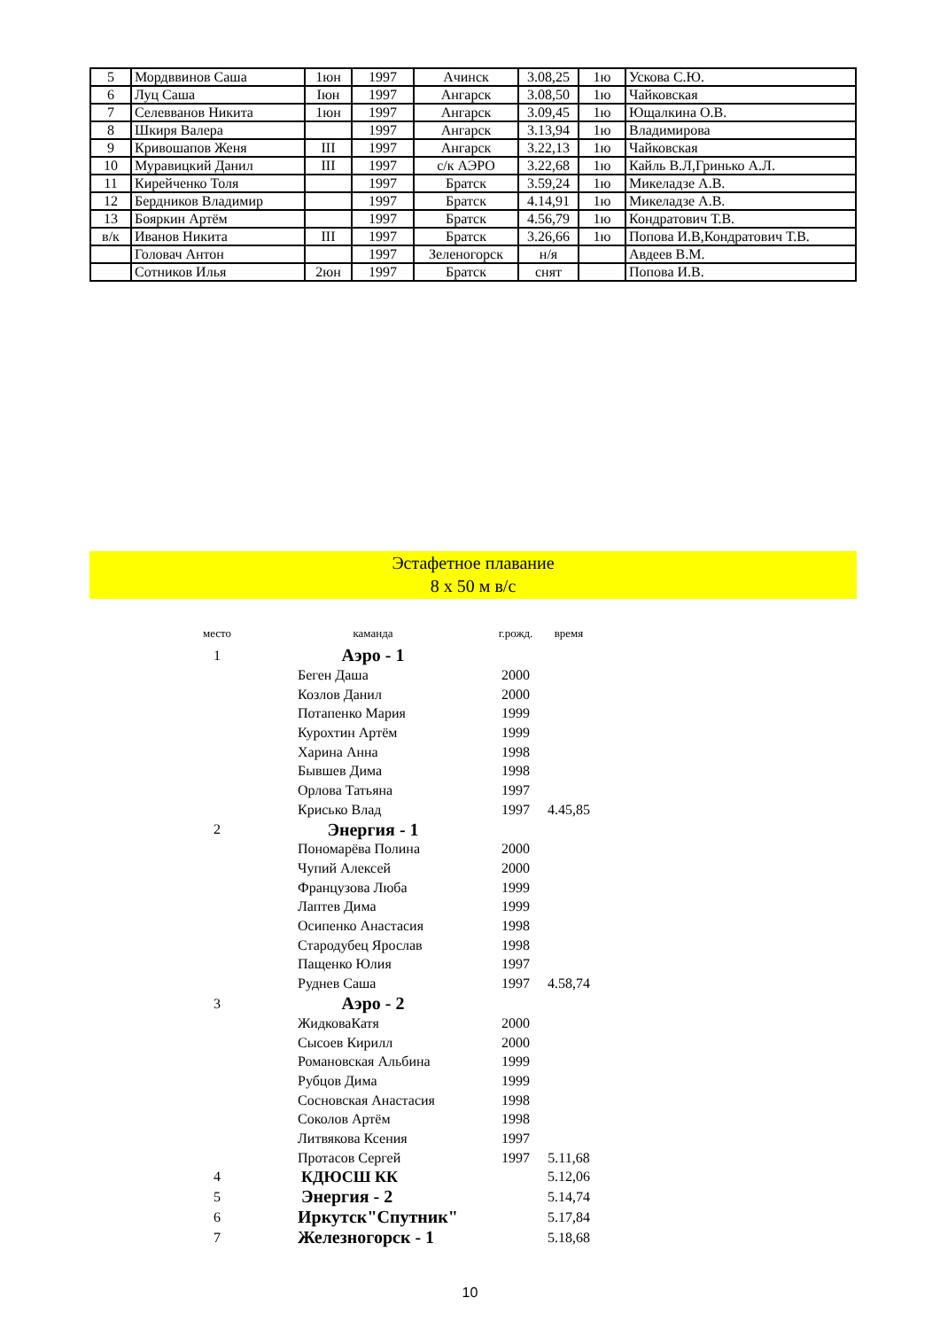| 5 | Мордввинов Саша | 1юн | 1997 | Ачинск | 3.08,25 | 1ю | Ускова С.Ю. |
| 6 | Луц Саша | Iюн | 1997 | Ангарск | 3.08,50 | 1ю | Чайковская |
| 7 | Селевванов Никита | 1юн | 1997 | Ангарск | 3.09,45 | 1ю | Ющалкина О.В. |
| 8 | Шкиря Валера | | 1997 | Ангарск | 3.13,94 | 1ю | Владимирова |
| 9 | Кривошапов Женя | III | 1997 | Ангарск | 3.22,13 | 1ю | Чайковская |
| 10 | Муравицкий Данил | III | 1997 | с/к АЭРО | 3.22,68 | 1ю | Кайль В.Л,Гринько А.Л. |
| 11 | Кирейченко Толя | | 1997 | Братск | 3.59,24 | 1ю | Микеладзе А.В. |
| 12 | Бердников Владимир | | 1997 | Братск | 4.14,91 | 1ю | Микеладзе А.В. |
| 13 | Бояркин Артём | | 1997 | Братск | 4.56,79 | 1ю | Кондратович Т.В. |
| в/к | Иванов Никита | III | 1997 | Братск | 3.26,66 | 1ю | Попова И.В,Кондратович Т.В. |
| | Головач Антон | | 1997 | Зеленогорск | н/я | | Авдеев В.М. |
| | Сотников Илья | 2юн | 1997 | Братск | снят | | Попова И.В. |
Эстафетное плавание
8 х 50 м в/с
| место | каманда | г.рожд. | время |
| 1 | Аэро - 1 | | |
| | Беген Даша | 2000 | |
| | Козлов Данил | 2000 | |
| | Потапенко Мария | 1999 | |
| | Курохтин Артём | 1999 | |
| | Харина Анна | 1998 | |
| | Бывшев Дима | 1998 | |
| | Орлова Татьяна | 1997 | |
| | Крисько Влад | 1997 | 4.45,85 |
| 2 | Энергия - 1 | | |
| | Пономарёва Полина | 2000 | |
| | Чупий Алексей | 2000 | |
| | Французова Люба | 1999 | |
| | Лаптев Дима | 1999 | |
| | Осипенко Анастасия | 1998 | |
| | Стародубец Ярослав | 1998 | |
| | Пащенко Юлия | 1997 | |
| | Руднев Саша | 1997 | 4.58,74 |
| 3 | Аэро - 2 | | |
| | ЖидковаКатя | 2000 | |
| | Сысоев Кирилл | 2000 | |
| | Романовская Альбина | 1999 | |
| | Рубцов Дима | 1999 | |
| | Сосновская Анастасия | 1998 | |
| | Соколов Артём | 1998 | |
| | Литвякова Ксения | 1997 | |
| | Протасов Сергей | 1997 | 5.11,68 |
| 4 | КДЮСШ КК | | 5.12,06 |
| 5 | Энергия - 2 | | 5.14,74 |
| 6 | Иркутск"Спутник" | | 5.17,84 |
| 7 | Железногорск - 1 | | 5.18,68 |
10